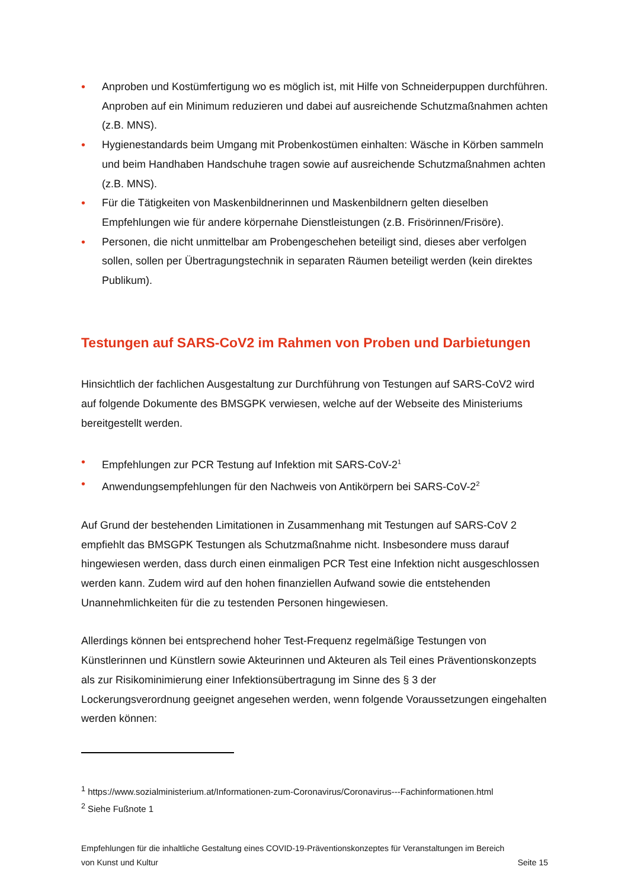• Anproben und Kostümfertigung wo es möglich ist, mit Hilfe von Schneiderpuppen durchführen. Anproben auf ein Minimum reduzieren und dabei auf ausreichende Schutzmaßnahmen achten (z.B. MNS).
• Hygienestandards beim Umgang mit Probenkostümen einhalten: Wäsche in Körben sammeln und beim Handhaben Handschuhe tragen sowie auf ausreichende Schutzmaßnahmen achten (z.B. MNS).
• Für die Tätigkeiten von Maskenbildnerinnen und Maskenbildnern gelten dieselben Empfehlungen wie für andere körpernahe Dienstleistungen (z.B. Frisörinnen/Frisöre).
• Personen, die nicht unmittelbar am Probengeschehen beteiligt sind, dieses aber verfolgen sollen, sollen per Übertragungstechnik in separaten Räumen beteiligt werden (kein direktes Publikum).
Testungen auf SARS-CoV2 im Rahmen von Proben und Darbietungen
Hinsichtlich der fachlichen Ausgestaltung zur Durchführung von Testungen auf SARS-CoV2 wird auf folgende Dokumente des BMSGPK verwiesen, welche auf der Webseite des Ministeriums bereitgestellt werden.
• Empfehlungen zur PCR Testung auf Infektion mit SARS-CoV-2<sup>1</sup>
• Anwendungsempfehlungen für den Nachweis von Antikörpern bei SARS-CoV-2<sup>2</sup>
Auf Grund der bestehenden Limitationen in Zusammenhang mit Testungen auf SARS-CoV 2 empfiehlt das BMSGPK Testungen als Schutzmaßnahme nicht. Insbesondere muss darauf hingewiesen werden, dass durch einen einmaligen PCR Test eine Infektion nicht ausgeschlossen werden kann. Zudem wird auf den hohen finanziellen Aufwand sowie die entstehenden Unannehmlichkeiten für die zu testenden Personen hingewiesen.
Allerdings können bei entsprechend hoher Test-Frequenz regelmäßige Testungen von Künstlerinnen und Künstlern sowie Akteurinnen und Akteuren als Teil eines Präventionskonzepts als zur Risikominimierung einer Infektionsübertragung im Sinne des § 3 der Lockerungsverordnung geeignet angesehen werden, wenn folgende Voraussetzungen eingehalten werden können:
<sup>1</sup> https://www.sozialministerium.at/Informationen-zum-Coronavirus/Coronavirus---Fachinformationen.html
<sup>2</sup> Siehe Fußnote 1
Empfehlungen für die inhaltliche Gestaltung eines COVID-19-Präventionskonzeptes für Veranstaltungen im Bereich von Kunst und Kultur Seite 15